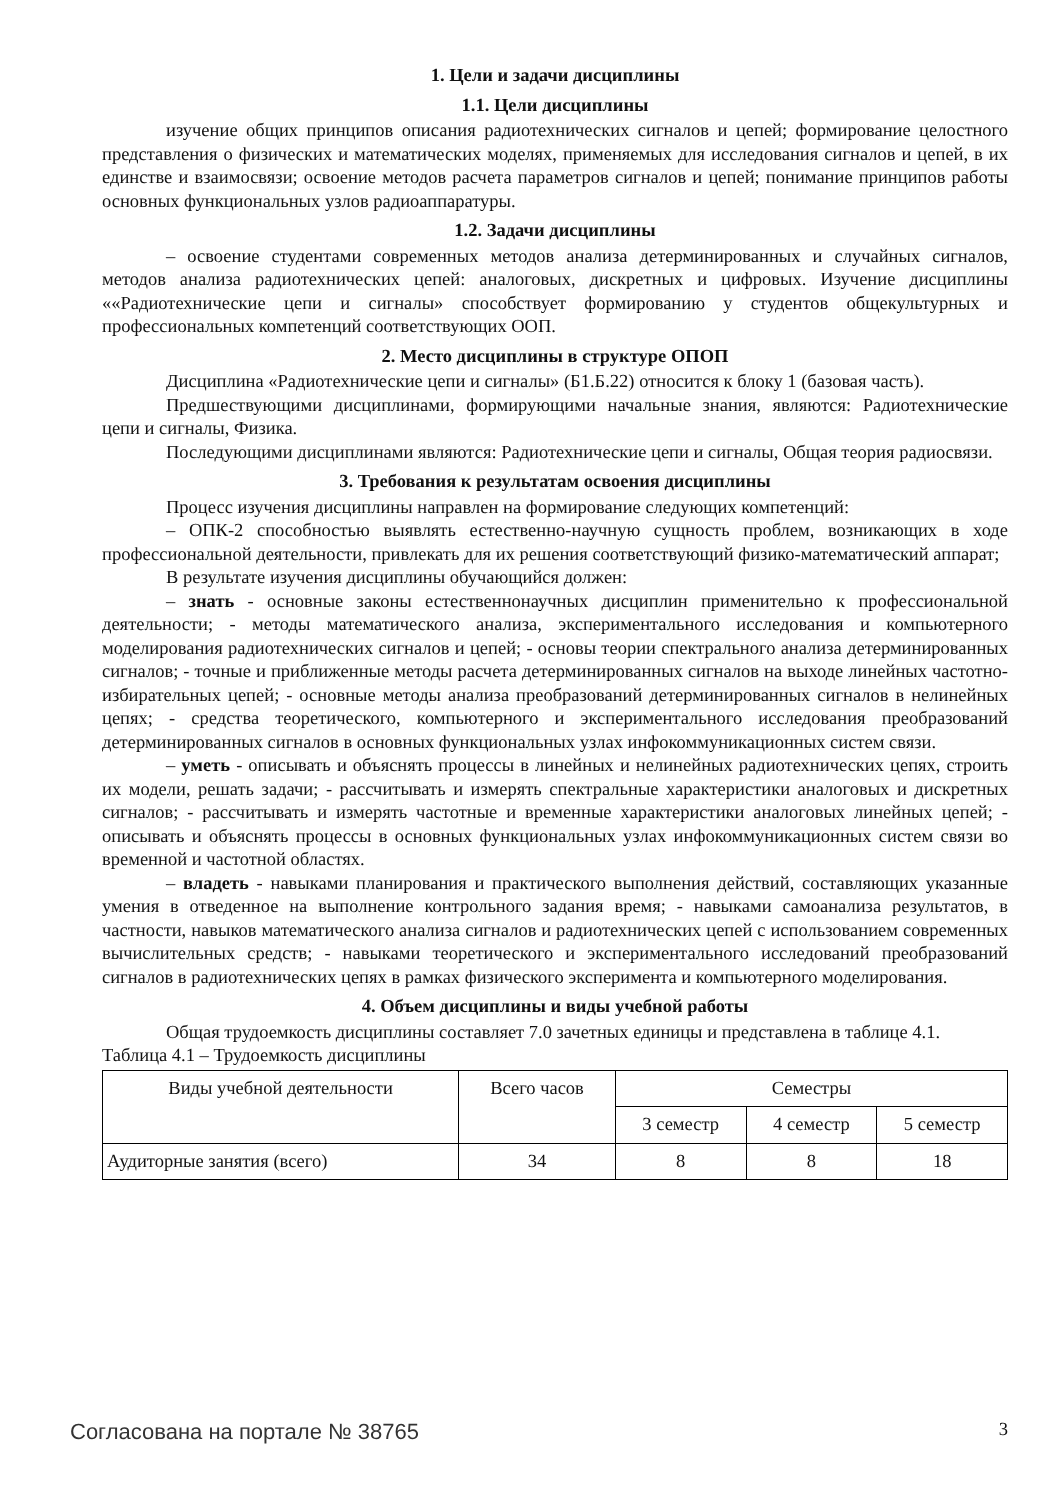1. Цели и задачи дисциплины
1.1. Цели дисциплины
изучение общих принципов описания радиотехнических сигналов и цепей; формирование целостного представления о физических и математических моделях, применяемых для исследования сигналов и цепей, в их единстве и взаимосвязи; освоение методов расчета параметров сигналов и цепей; понимание принципов работы основных функциональных узлов радиоаппаратуры.
1.2. Задачи дисциплины
– освоение студентами современных методов анализа детерминированных и случайных сигналов, методов анализа радиотехнических цепей: аналоговых, дискретных и цифровых. Изучение дисциплины ««Радиотехнические цепи и сигналы» способствует формированию у студентов общекультурных и профессиональных компетенций соответствующих ООП.
2. Место дисциплины в структуре ОПОП
Дисциплина «Радиотехнические цепи и сигналы» (Б1.Б.22) относится к блоку 1 (базовая часть).
Предшествующими дисциплинами, формирующими начальные знания, являются: Радиотехнические цепи и сигналы, Физика.
Последующими дисциплинами являются: Радиотехнические цепи и сигналы, Общая теория радиосвязи.
3. Требования к результатам освоения дисциплины
Процесс изучения дисциплины направлен на формирование следующих компетенций:
– ОПК-2 способностью выявлять естественно-научную сущность проблем, возникающих в ходе профессиональной деятельности, привлекать для их решения соответствующий физико-математический аппарат;
В результате изучения дисциплины обучающийся должен:
– знать - основные законы естественнонаучных дисциплин применительно к профессиональной деятельности; - методы математического анализа, экспериментального исследования и компьютерного моделирования радиотехнических сигналов и цепей; - основы теории спектрального анализа детерминированных сигналов; - точные и приближенные методы расчета детерминированных сигналов на выходе линейных частотно-избирательных цепей; - основные методы анализа преобразований детерминированных сигналов в нелинейных цепях; - средства теоретического, компьютерного и экспериментального исследования преобразований детерминированных сигналов в основных функциональных узлах инфокоммуникационных систем связи.
– уметь - описывать и объяснять процессы в линейных и нелинейных радиотехнических цепях, строить их модели, решать задачи; - рассчитывать и измерять спектральные характеристики аналоговых и дискретных сигналов; - рассчитывать и измерять частотные и временные характеристики аналоговых линейных цепей; - описывать и объяснять процессы в основных функциональных узлах инфокоммуникационных систем связи во временной и частотной областях.
– владеть - навыками планирования и практического выполнения действий, составляющих указанные умения в отведенное на выполнение контрольного задания время; - навыками самоанализа результатов, в частности, навыков математического анализа сигналов и радиотехнических цепей с использованием современных вычислительных средств; - навыками теоретического и экспериментального исследований преобразований сигналов в радиотехнических цепях в рамках физического эксперимента и компьютерного моделирования.
4. Объем дисциплины и виды учебной работы
Общая трудоемкость дисциплины составляет 7.0 зачетных единицы и представлена в таблице 4.1.
Таблица 4.1 – Трудоемкость дисциплины
| Виды учебной деятельности | Всего часов | Семестры | | |
| --- | --- | --- | --- | --- |
| | | 3 семестр | 4 семестр | 5 семестр |
| Аудиторные занятия (всего) | 34 | 8 | 8 | 18 |
Согласована на портале № 38765 3